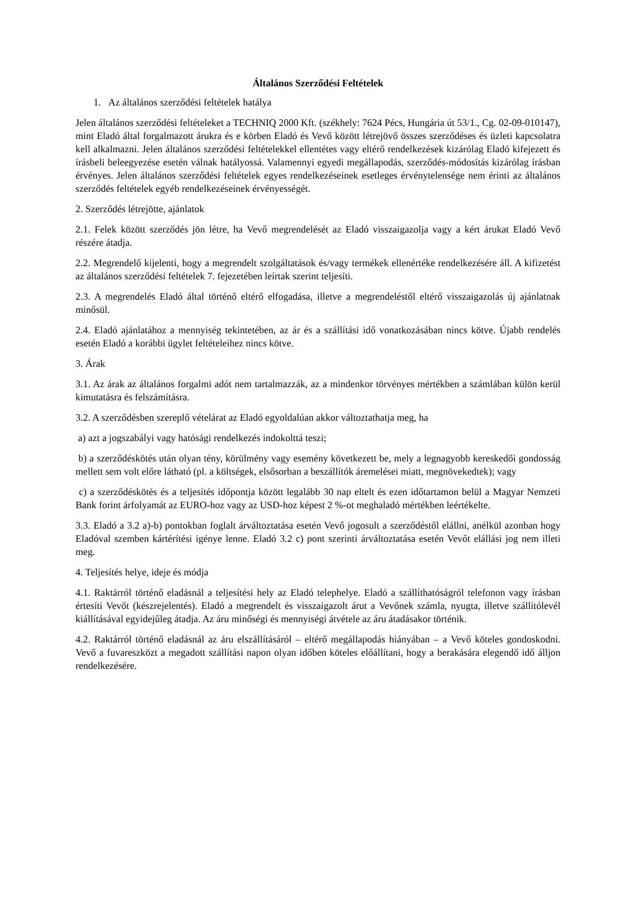Általános Szerződési Feltételek
1. Az általános szerződési feltételek hatálya
Jelen általános szerződési feltételeket a TECHNIQ 2000 Kft. (székhely: 7624 Pécs, Hungária út 53/1., Cg. 02-09-010147), mint Eladó által forgalmazott árukra és e körben Eladó és Vevő között létrejövő összes szerződéses és üzleti kapcsolatra kell alkalmazni. Jelen általános szerződési feltételekkel ellentétes vagy eltérő rendelkezések kizárólag Eladó kifejezett és írásbeli beleegyezése esetén válnak hatályossá. Valamennyi egyedi megállapodás, szerződés-módosítás kizárólag írásban érvényes. Jelen általános szerződési feltételek egyes rendelkezéseinek esetleges érvénytelensége nem érinti az általános szerződés feltételek egyéb rendelkezéseinek érvényességét.
2. Szerződés létrejötte, ajánlatok
2.1. Felek között szerződés jön létre, ha Vevő megrendelését az Eladó visszaigazolja vagy a kért árukat Eladó Vevő részére átadja.
2.2. Megrendelő kijelenti, hogy a megrendelt szolgáltatások és/vagy termékek ellenértéke rendelkezésére áll. A kifizetést az általános szerződési feltételek 7. fejezetében leírtak szerint teljesíti.
2.3. A megrendelés Eladó által történő eltérő elfogadása, illetve a megrendeléstől eltérő visszaigazolás új ajánlatnak minősül.
2.4. Eladó ajánlatához a mennyiség tekintetében, az ár és a szállítási idő vonatkozásában nincs kötve. Újabb rendelés esetén Eladó a korábbi ügylet feltételeihez nincs kötve.
3. Árak
3.1. Az árak az általános forgalmi adót nem tartalmazzák, az a mindenkor törvényes mértékben a számlában külön kerül kimutatásra és felszámításra.
3.2. A szerződésben szereplő vételárat az Eladó egyoldalúan akkor változtathatja meg, ha
a) azt a jogszabályi vagy hatósági rendelkezés indokolttá teszi;
b) a szerződéskötés után olyan tény, körülmény vagy esemény következett be, mely a legnagyobb kereskedői gondosság mellett sem volt előre látható (pl. a költségek, elsősorban a beszállítók áremelései miatt, megnövekedtek); vagy
c) a szerződéskötés és a teljesítés időpontja között legalább 30 nap eltelt és ezen időtartamon belül a Magyar Nemzeti Bank forint árfolyamát az EURO-hoz vagy az USD-hoz képest 2 %-ot meghaladó mértékben leértékelte.
3.3. Eladó a 3.2 a)-b) pontokban foglalt árváltoztatása esetén Vevő jogosult a szerződéstől elállni, anélkül azonban hogy Eladóval szemben kártérítési igénye lenne. Eladó 3.2 c) pont szerinti árváltoztatása esetén Vevőt elállási jog nem illeti meg.
4. Teljesítés helye, ideje és módja
4.1. Raktárról történő eladásnál a teljesítési hely az Eladó telephelye. Eladó a szállíthatóságról telefonon vagy írásban értesíti Vevőt (készrejelentés). Eladó a megrendelt és visszaigazolt árut a Vevőnek számla, nyugta, illetve szállítólevél kiállításával egyidejűleg átadja. Az áru minőségi és mennyiségi átvétele az áru átadásakor történik.
4.2. Raktárról történő eladásnál az áru elszállításáról – eltérő megállapodás hiányában – a Vevő köteles gondoskodni. Vevő a fuvareszközt a megadott szállítási napon olyan időben köteles előállítani, hogy a berakására elegendő idő álljon rendelkezésére.